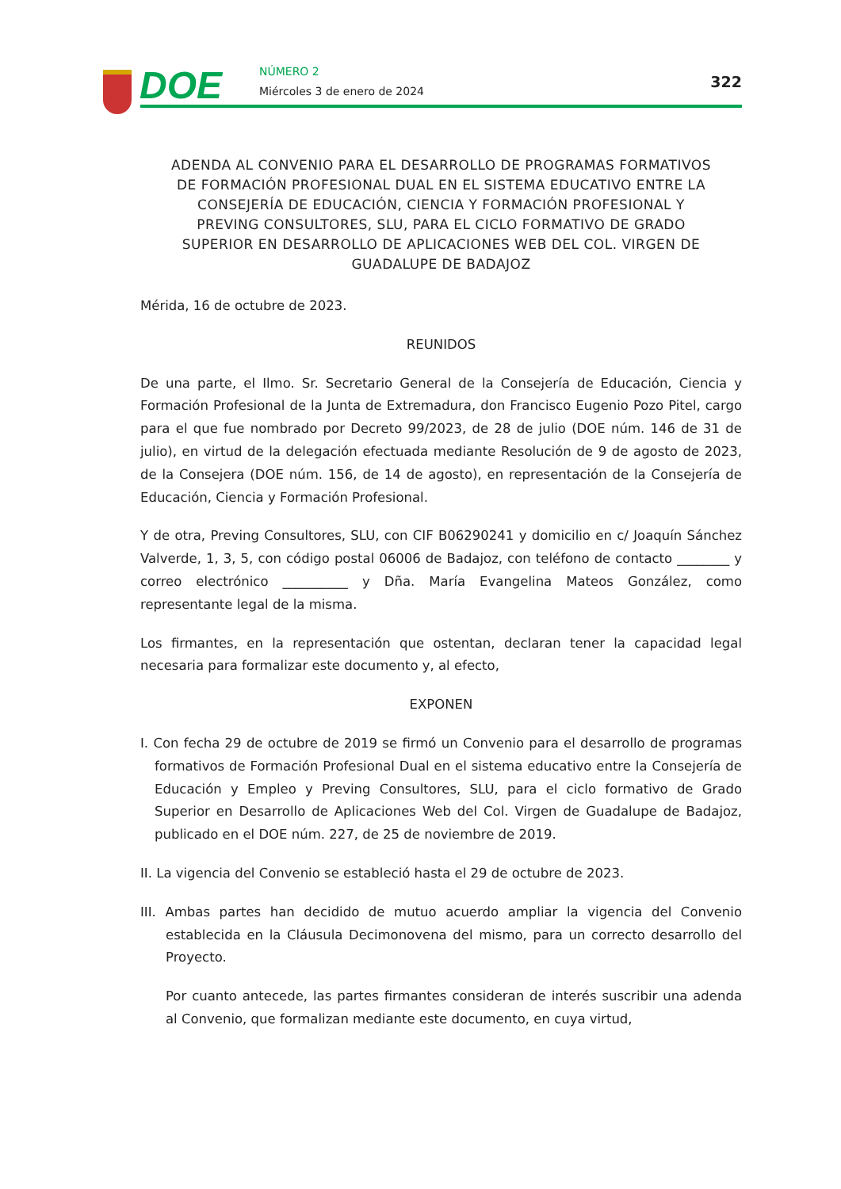DOE NÚMERO 2
Miércoles 3 de enero de 2024
322
ADENDA AL CONVENIO PARA EL DESARROLLO DE PROGRAMAS FORMATIVOS DE FORMACIÓN PROFESIONAL DUAL EN EL SISTEMA EDUCATIVO ENTRE LA CONSEJERÍA DE EDUCACIÓN, CIENCIA Y FORMACIÓN PROFESIONAL Y PREVING CONSULTORES, SLU, PARA EL CICLO FORMATIVO DE GRADO SUPERIOR EN DESARROLLO DE APLICACIONES WEB DEL COL. VIRGEN DE GUADALUPE DE BADAJOZ
Mérida, 16 de octubre de 2023.
REUNIDOS
De una parte, el Ilmo. Sr. Secretario General de la Consejería de Educación, Ciencia y Formación Profesional de la Junta de Extremadura, don Francisco Eugenio Pozo Pitel, cargo para el que fue nombrado por Decreto 99/2023, de 28 de julio (DOE núm. 146 de 31 de julio), en virtud de la delegación efectuada mediante Resolución de 9 de agosto de 2023, de la Consejera (DOE núm. 156, de 14 de agosto), en representación de la Consejería de Educación, Ciencia y Formación Profesional.
Y de otra, Preving Consultores, SLU, con CIF B06290241 y domicilio en c/ Joaquín Sánchez Valverde, 1, 3, 5, con código postal 06006 de Badajoz, con teléfono de contacto ________ y correo electrónico __________ y Dña. María Evangelina Mateos González, como representante legal de la misma.
Los firmantes, en la representación que ostentan, declaran tener la capacidad legal necesaria para formalizar este documento y, al efecto,
EXPONEN
I. Con fecha 29 de octubre de 2019 se firmó un Convenio para el desarrollo de programas formativos de Formación Profesional Dual en el sistema educativo entre la Consejería de Educación y Empleo y Preving Consultores, SLU, para el ciclo formativo de Grado Superior en Desarrollo de Aplicaciones Web del Col. Virgen de Guadalupe de Badajoz, publicado en el DOE núm. 227, de 25 de noviembre de 2019.
II. La vigencia del Convenio se estableció hasta el 29 de octubre de 2023.
III. Ambas partes han decidido de mutuo acuerdo ampliar la vigencia del Convenio establecida en la Cláusula Decimonovena del mismo, para un correcto desarrollo del Proyecto.
Por cuanto antecede, las partes firmantes consideran de interés suscribir una adenda al Convenio, que formalizan mediante este documento, en cuya virtud,